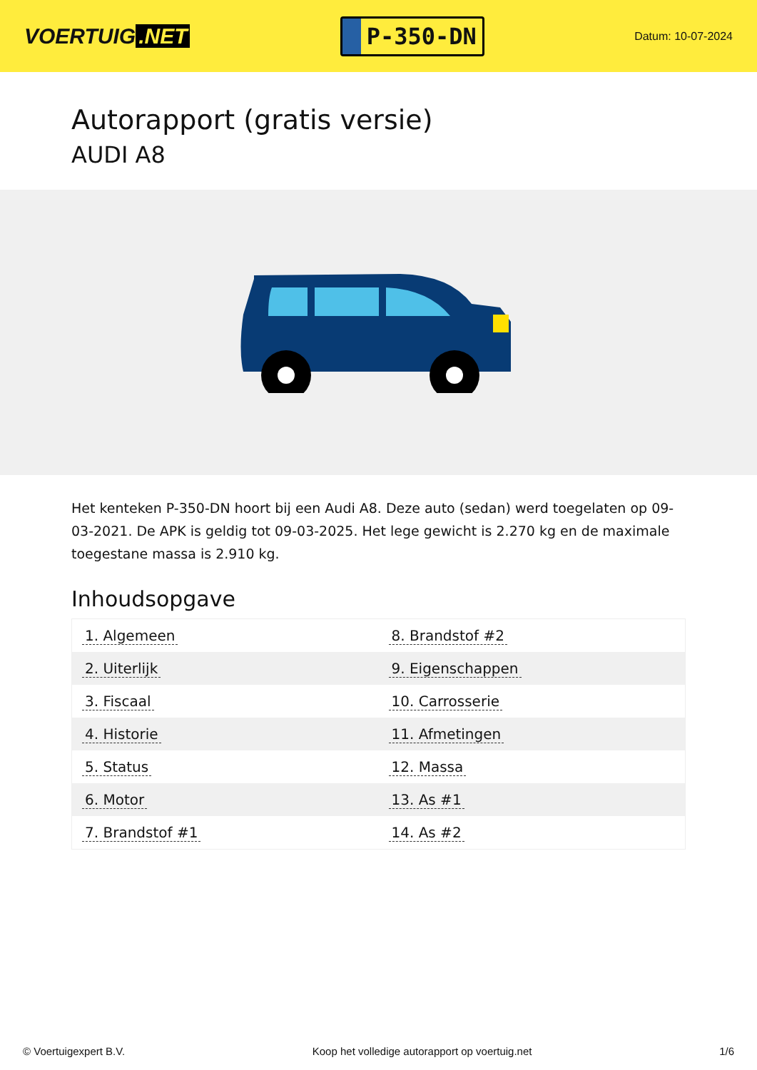VOERTUIG.NET
P-350-DN
Datum: 10-07-2024
Autorapport (gratis versie)
AUDI A8
Het kenteken P-350-DN hoort bij een Audi A8. Deze auto (sedan) werd toegelaten op 09-03-2021. De APK is geldig tot 09-03-2025. Het lege gewicht is 2.270 kg en de maximale toegestane massa is 2.910 kg.
Inhoudsopgave
| 1. Algemeen | 8. Brandstof #2 |
| 2. Uiterlijk | 9. Eigenschappen |
| 3. Fiscaal | 10. Carrosserie |
| 4. Historie | 11. Afmetingen |
| 5. Status | 12. Massa |
| 6. Motor | 13. As #1 |
| 7. Brandstof #1 | 14. As #2 |
© Voertuigexpert B.V. Koop het volledige autorapport op voertuig.net 1/6